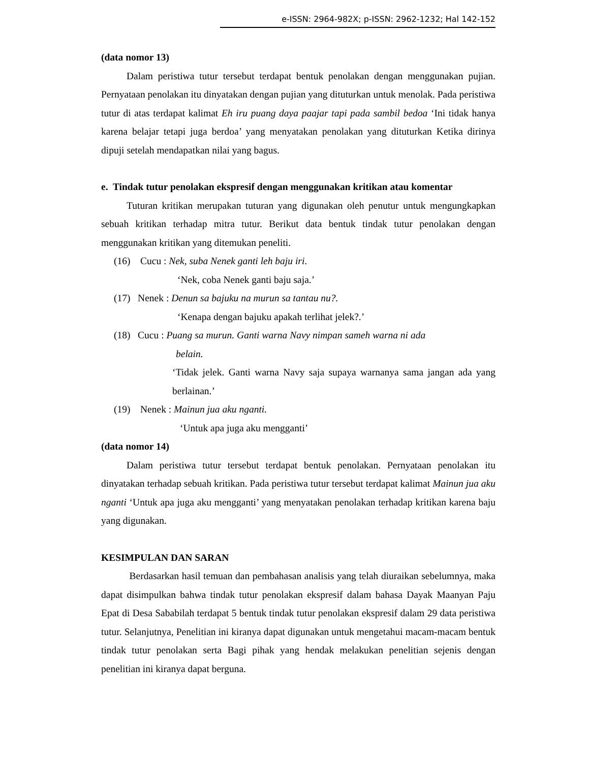e-ISSN: 2964-982X; p-ISSN: 2962-1232; Hal 142-152
(data nomor 13)
Dalam peristiwa tutur tersebut terdapat bentuk penolakan dengan menggunakan pujian. Pernyataan penolakan itu dinyatakan dengan pujian yang dituturkan untuk menolak. Pada peristiwa tutur di atas terdapat kalimat Eh iru puang daya paajar tapi pada sambil bedoa ‘Ini tidak hanya karena belajar tetapi juga berdoa’ yang menyatakan penolakan yang dituturkan Ketika dirinya dipuji setelah mendapatkan nilai yang bagus.
e. Tindak tutur penolakan ekspresif dengan menggunakan kritikan atau komentar
Tuturan kritikan merupakan tuturan yang digunakan oleh penutur untuk mengungkapkan sebuah kritikan terhadap mitra tutur. Berikut data bentuk tindak tutur penolakan dengan menggunakan kritikan yang ditemukan peneliti.
(16) Cucu : Nek, suba Nenek ganti leh baju iri.
‘Nek, coba Nenek ganti baju saja.’
(17) Nenek : Denun sa bajuku na murun sa tantau nu?.
‘Kenapa dengan bajuku apakah terlihat jelek?.’
(18) Cucu : Puang sa murun. Ganti warna Navy nimpan sameh warna ni ada
belain.
‘Tidak jelek. Ganti warna Navy saja supaya warnanya sama jangan ada yang berlainan.’
(19) Nenek : Mainun jua aku nganti.
‘Untuk apa juga aku mengganti’
(data nomor 14)
Dalam peristiwa tutur tersebut terdapat bentuk penolakan. Pernyataan penolakan itu dinyatakan terhadap sebuah kritikan. Pada peristiwa tutur tersebut terdapat kalimat Mainun jua aku nganti ‘Untuk apa juga aku mengganti’ yang menyatakan penolakan terhadap kritikan karena baju yang digunakan.
KESIMPULAN DAN SARAN
Berdasarkan hasil temuan dan pembahasan analisis yang telah diuraikan sebelumnya, maka dapat disimpulkan bahwa tindak tutur penolakan ekspresif dalam bahasa Dayak Maanyan Paju Epat di Desa Sababilah terdapat 5 bentuk tindak tutur penolakan ekspresif dalam 29 data peristiwa tutur. Selanjutnya, Penelitian ini kiranya dapat digunakan untuk mengetahui macam-macam bentuk tindak tutur penolakan serta Bagi pihak yang hendak melakukan penelitian sejenis dengan penelitian ini kiranya dapat berguna.